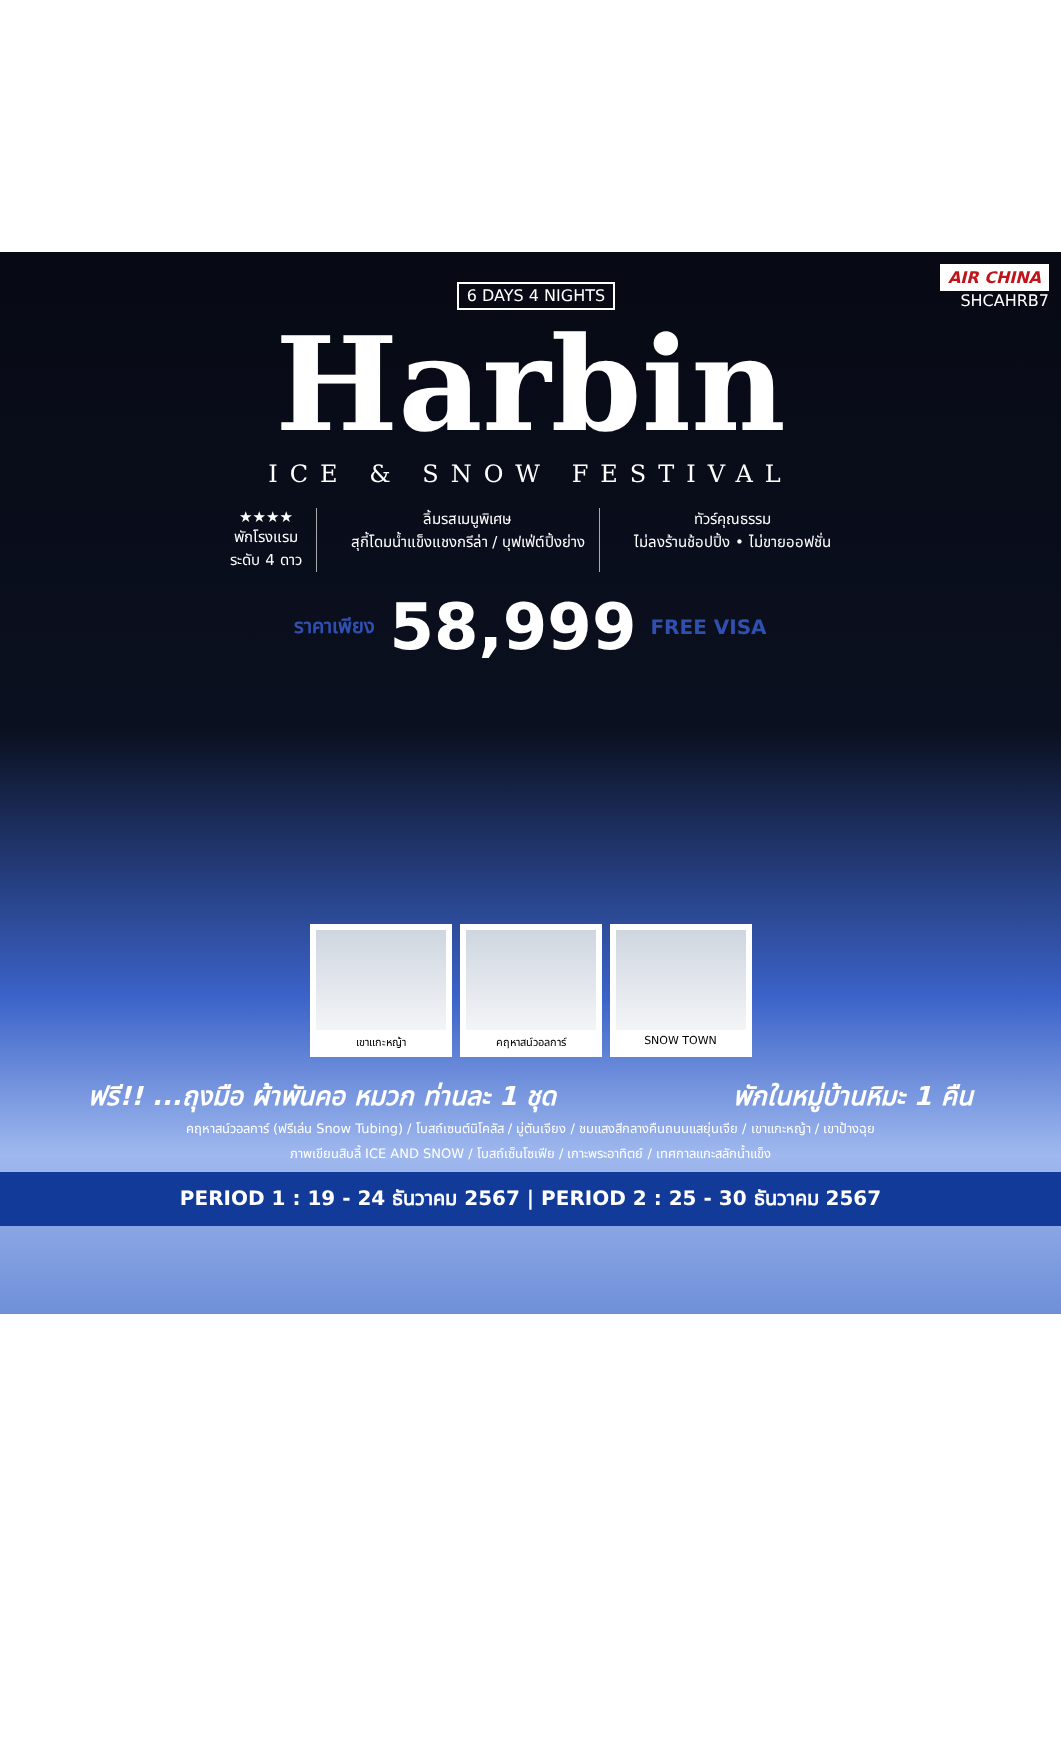6 DAYS 4 NIGHTS
AIR CHINA
SHCAHRB7
Harbin
ICE & SNOW FESTIVAL
★★★★
พักโรงแรม
ระดับ 4 ดาว
ลิ้มรสเมนูพิเศษ
สุกี้โดมน้ำแข็งแชงกรีล่า / บุฟเฟ่ต์ปิ้งย่าง
ทัวร์คุณธรรม
ไม่ลงร้านช้อปปิ้ง • ไม่ขายออฟชั่น
ราคาเพียง 58,999 FREE VISA
เขาแกะหญ้า คฤหาสน์วอลการ์ SNOW TOWN
ฟรี!! ...ถุงมือ ผ้าพันคอ หมวก ท่านละ 1 ชุด พักในหมู่บ้านหิมะ 1 คืน
คฤหาสน์วอลการ์ (ฟรีเล่น Snow Tubing) / โบสถ์เซนต์นิโคลัส / มู่ตันเจียง / ชมแสงสีกลางคืนถนนแสยุ่นเจีย / เขาแกะหญ้า / เขาป้างฉุย
ภาพเขียนสิบลี้ ICE AND SNOW / โบสถ์เซ็นโซเฟีย / เกาะพระอาทิตย์ / เทศกาลแกะสลักน้ำแข็ง
PERIOD 1 : 19 - 24 ธันวาคม 2567 | PERIOD 2 : 25 - 30 ธันวาคม 2567